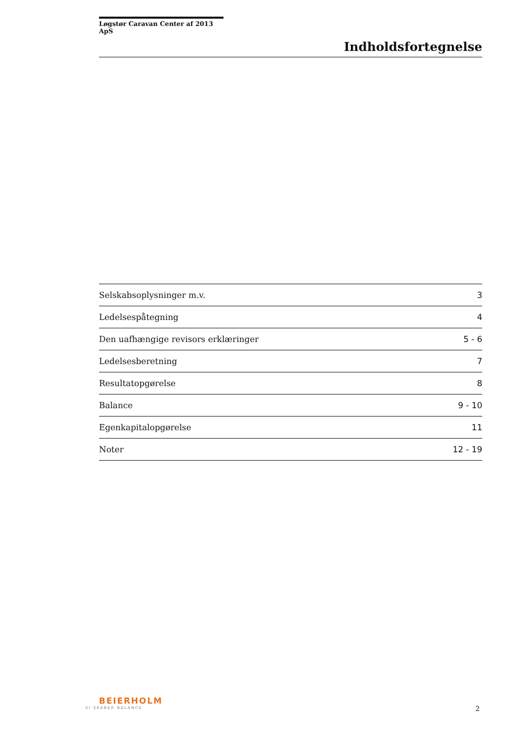Løgstør Caravan Center af 2013 ApS
Indholdsfortegnelse
| Selskabsoplysninger m.v. | 3 |
| Ledelsespåtegning | 4 |
| Den uafhængige revisors erklæringer | 5 - 6 |
| Ledelsesberetning | 7 |
| Resultatopgørelse | 8 |
| Balance | 9 - 10 |
| Egenkapitalopgørelse | 11 |
| Noter | 12 - 19 |
BEIERHOLM
VI SKABER BALANCE
2